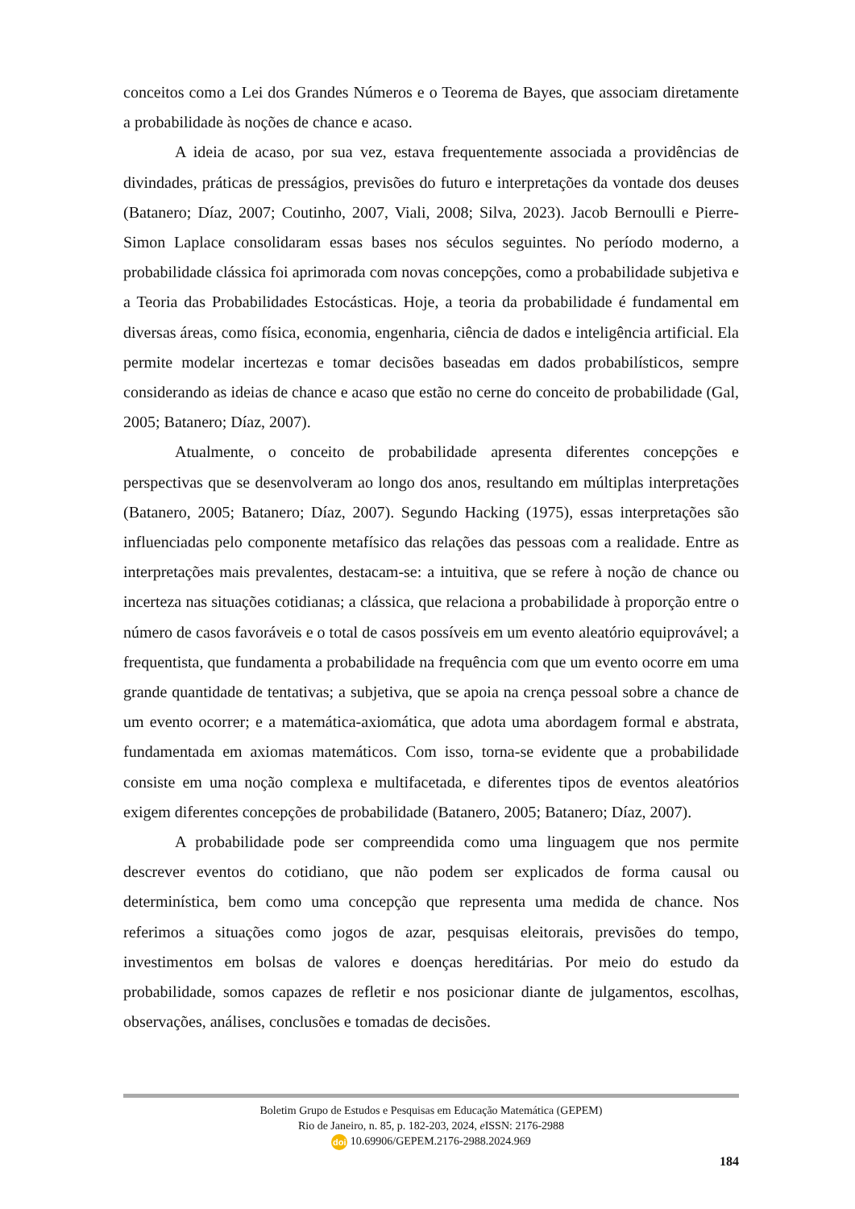conceitos como a Lei dos Grandes Números e o Teorema de Bayes, que associam diretamente a probabilidade às noções de chance e acaso.
A ideia de acaso, por sua vez, estava frequentemente associada a providências de divindades, práticas de presságios, previsões do futuro e interpretações da vontade dos deuses (Batanero; Díaz, 2007; Coutinho, 2007, Viali, 2008; Silva, 2023). Jacob Bernoulli e Pierre-Simon Laplace consolidaram essas bases nos séculos seguintes. No período moderno, a probabilidade clássica foi aprimorada com novas concepções, como a probabilidade subjetiva e a Teoria das Probabilidades Estocásticas. Hoje, a teoria da probabilidade é fundamental em diversas áreas, como física, economia, engenharia, ciência de dados e inteligência artificial. Ela permite modelar incertezas e tomar decisões baseadas em dados probabilísticos, sempre considerando as ideias de chance e acaso que estão no cerne do conceito de probabilidade (Gal, 2005; Batanero; Díaz, 2007).
Atualmente, o conceito de probabilidade apresenta diferentes concepções e perspectivas que se desenvolveram ao longo dos anos, resultando em múltiplas interpretações (Batanero, 2005; Batanero; Díaz, 2007). Segundo Hacking (1975), essas interpretações são influenciadas pelo componente metafísico das relações das pessoas com a realidade. Entre as interpretações mais prevalentes, destacam-se: a intuitiva, que se refere à noção de chance ou incerteza nas situações cotidianas; a clássica, que relaciona a probabilidade à proporção entre o número de casos favoráveis e o total de casos possíveis em um evento aleatório equiprovável; a frequentista, que fundamenta a probabilidade na frequência com que um evento ocorre em uma grande quantidade de tentativas; a subjetiva, que se apoia na crença pessoal sobre a chance de um evento ocorrer; e a matemática-axiomática, que adota uma abordagem formal e abstrata, fundamentada em axiomas matemáticos. Com isso, torna-se evidente que a probabilidade consiste em uma noção complexa e multifacetada, e diferentes tipos de eventos aleatórios exigem diferentes concepções de probabilidade (Batanero, 2005; Batanero; Díaz, 2007).
A probabilidade pode ser compreendida como uma linguagem que nos permite descrever eventos do cotidiano, que não podem ser explicados de forma causal ou determinística, bem como uma concepção que representa uma medida de chance. Nos referimos a situações como jogos de azar, pesquisas eleitorais, previsões do tempo, investimentos em bolsas de valores e doenças hereditárias. Por meio do estudo da probabilidade, somos capazes de refletir e nos posicionar diante de julgamentos, escolhas, observações, análises, conclusões e tomadas de decisões.
Boletim Grupo de Estudos e Pesquisas em Educação Matemática (GEPEM)
Rio de Janeiro, n. 85, p. 182-203, 2024, e ISSN: 2176-2988
doi 10.69906/GEPEM.2176-2988.2024.969
184